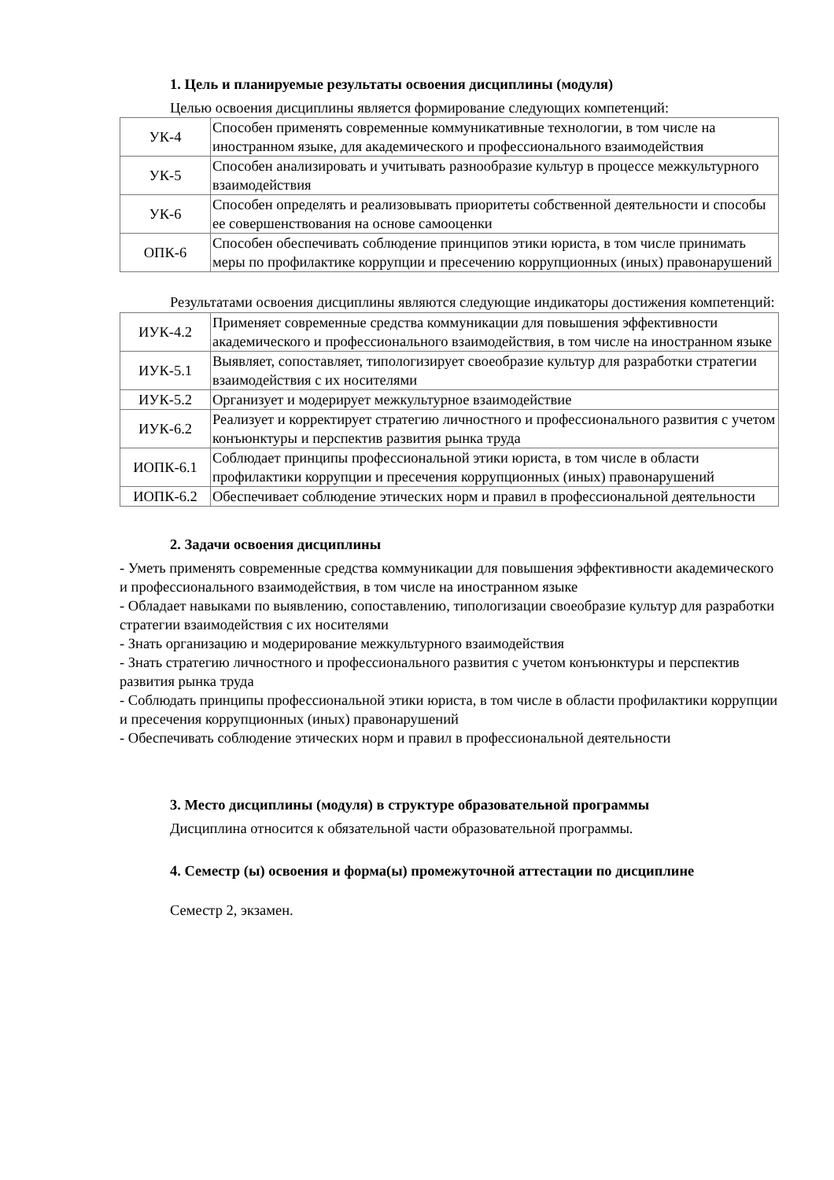1. Цель и планируемые результаты освоения дисциплины (модуля)
Целью освоения дисциплины является формирование следующих компетенций:
| УК-4 | Способен применять современные коммуникативные технологии, в том числе на иностранном языке, для академического и профессионального взаимодействия |
| УК-5 | Способен анализировать и учитывать разнообразие культур в процессе межкультурного взаимодействия |
| УК-6 | Способен определять и реализовывать приоритеты собственной деятельности и способы ее совершенствования на основе самооценки |
| ОПК-6 | Способен обеспечивать соблюдение принципов этики юриста, в том числе принимать меры по профилактике коррупции и пресечению коррупционных (иных) правонарушений |
Результатами освоения дисциплины являются следующие индикаторы достижения компетенций:
| ИУК-4.2 | Применяет современные средства коммуникации для повышения эффективности академического и профессионального взаимодействия, в том числе на иностранном языке |
| ИУК-5.1 | Выявляет, сопоставляет, типологизирует своеобразие культур для разработки стратегии взаимодействия с их носителями |
| ИУК-5.2 | Организует и модерирует межкультурное взаимодействие |
| ИУК-6.2 | Реализует и корректирует стратегию личностного и профессионального развития с учетом конъюнктуры и перспектив развития рынка труда |
| ИОПК-6.1 | Соблюдает принципы профессиональной этики юриста, в том числе в области профилактики коррупции и пресечения коррупционных (иных) правонарушений |
| ИОПК-6.2 | Обеспечивает соблюдение этических норм и правил в профессиональной деятельности |
2. Задачи освоения дисциплины
- Уметь применять современные средства коммуникации для повышения эффективности академического и профессионального взаимодействия, в том числе на иностранном языке
- Обладает навыками по выявлению, сопоставлению, типологизации своеобразие культур для разработки стратегии взаимодействия с их носителями
- Знать организацию и модерирование межкультурного взаимодействия
- Знать стратегию личностного и профессионального развития с учетом конъюнктуры и перспектив развития рынка труда
- Соблюдать принципы профессиональной этики юриста, в том числе в области профилактики коррупции и пресечения коррупционных (иных) правонарушений
- Обеспечивать соблюдение этических норм и правил в профессиональной деятельности
3. Место дисциплины (модуля) в структуре образовательной программы
Дисциплина относится к обязательной части образовательной программы.
4. Семестр (ы) освоения и форма(ы) промежуточной аттестации по дисциплине
Семестр 2, экзамен.